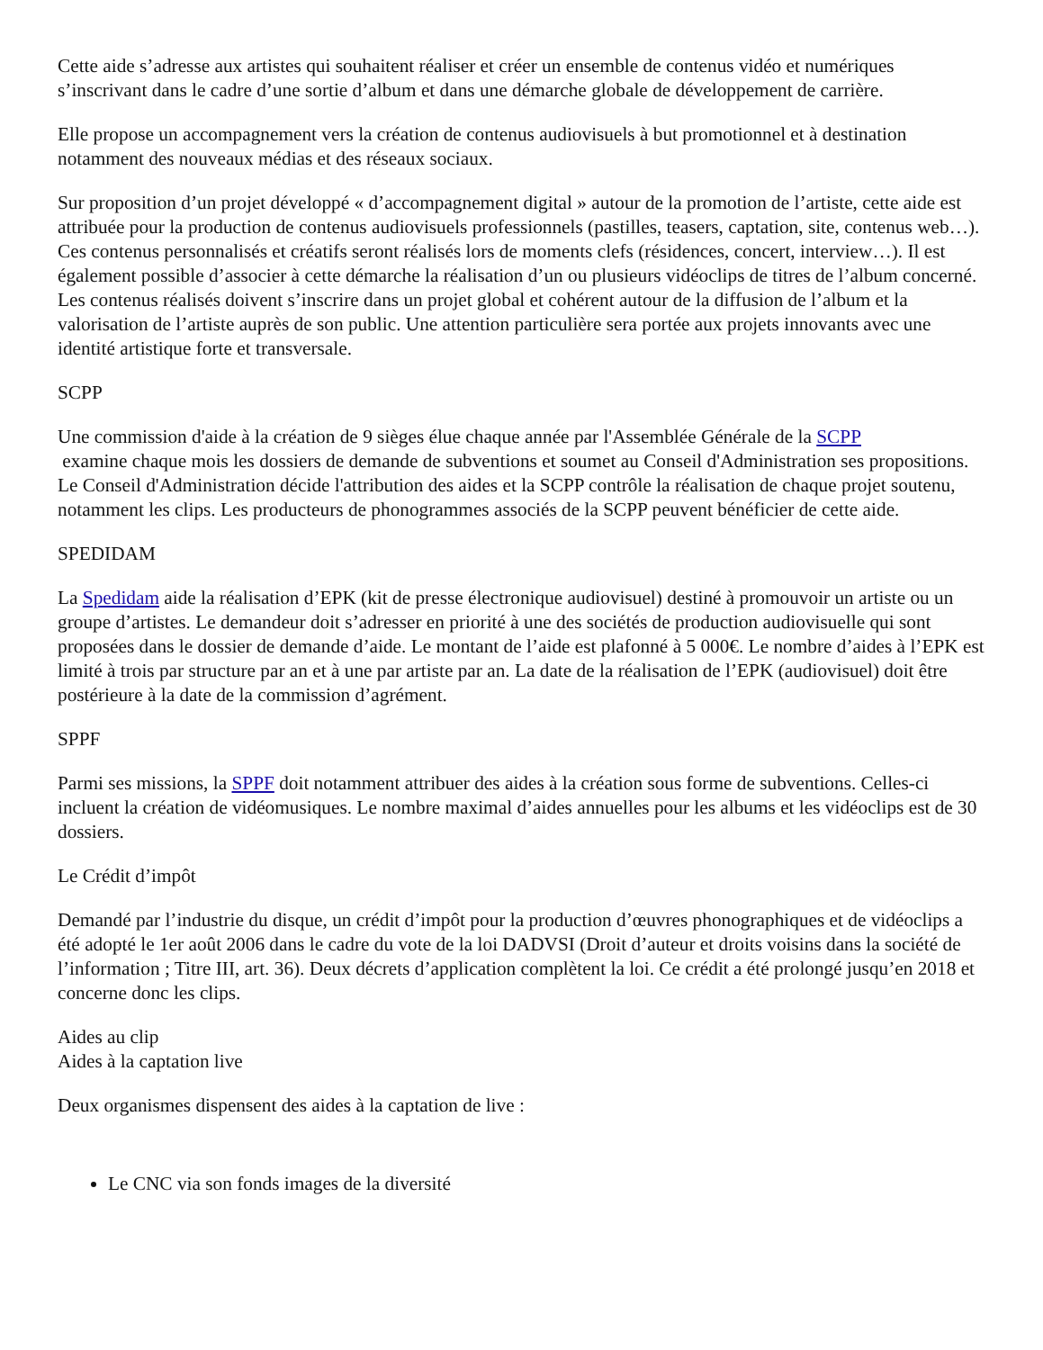Cette aide s’adresse aux artistes qui souhaitent réaliser et créer un ensemble de contenus vidéo et numériques s’inscrivant dans le cadre d’une sortie d’album et dans une démarche globale de développement de carrière.
Elle propose un accompagnement vers la création de contenus audiovisuels à but promotionnel et à destination notamment des nouveaux médias et des réseaux sociaux.
Sur proposition d’un projet développé « d’accompagnement digital » autour de la promotion de l’artiste, cette aide est attribuée pour la production de contenus audiovisuels professionnels (pastilles, teasers, captation, site, contenus web…). Ces contenus personnalisés et créatifs seront réalisés lors de moments clefs (résidences, concert, interview…). Il est également possible d’associer à cette démarche la réalisation d’un ou plusieurs vidéoclips de titres de l’album concerné. Les contenus réalisés doivent s’inscrire dans un projet global et cohérent autour de la diffusion de l’album et la valorisation de l’artiste auprès de son public. Une attention particulière sera portée aux projets innovants avec une identité artistique forte et transversale.
SCPP
Une commission d'aide à la création de 9 sièges élue chaque année par l'Assemblée Générale de la SCPP
examine chaque mois les dossiers de demande de subventions et soumet au Conseil d'Administration ses propositions. Le Conseil d'Administration décide l'attribution des aides et la SCPP contrôle la réalisation de chaque projet soutenu, notamment les clips. Les producteurs de phonogrammes associés de la SCPP peuvent bénéficier de cette aide.
SPEDIDAM
La Spedidam aide la réalisation d’EPK (kit de presse électronique audiovisuel) destiné à promouvoir un artiste ou un groupe d’artistes. Le demandeur doit s’adresser en priorité à une des sociétés de production audiovisuelle qui sont proposées dans le dossier de demande d’aide. Le montant de l’aide est plafonné à 5 000€. Le nombre d’aides à l’EPK est limité à trois par structure par an et à une par artiste par an. La date de la réalisation de l’EPK (audiovisuel) doit être postérieure à la date de la commission d’agrément.
SPPF
Parmi ses missions, la SPPF doit notamment attribuer des aides à la création sous forme de subventions. Celles-ci incluent la création de vidéomusiques. Le nombre maximal d’aides annuelles pour les albums et les vidéoclips est de 30 dossiers.
Le Crédit d’impôt
Demandé par l’industrie du disque, un crédit d’impôt pour la production d’œuvres phonographiques et de vidéoclips a été adopté le 1er août 2006 dans le cadre du vote de la loi DADVSI (Droit d’auteur et droits voisins dans la société de l’information ; Titre III, art. 36). Deux décrets d’application complètent la loi. Ce crédit a été prolongé jusqu’en 2018 et concerne donc les clips.
Aides au clip
Aides à la captation live
Deux organismes dispensent des aides à la captation de live :
Le CNC via son fonds images de la diversité